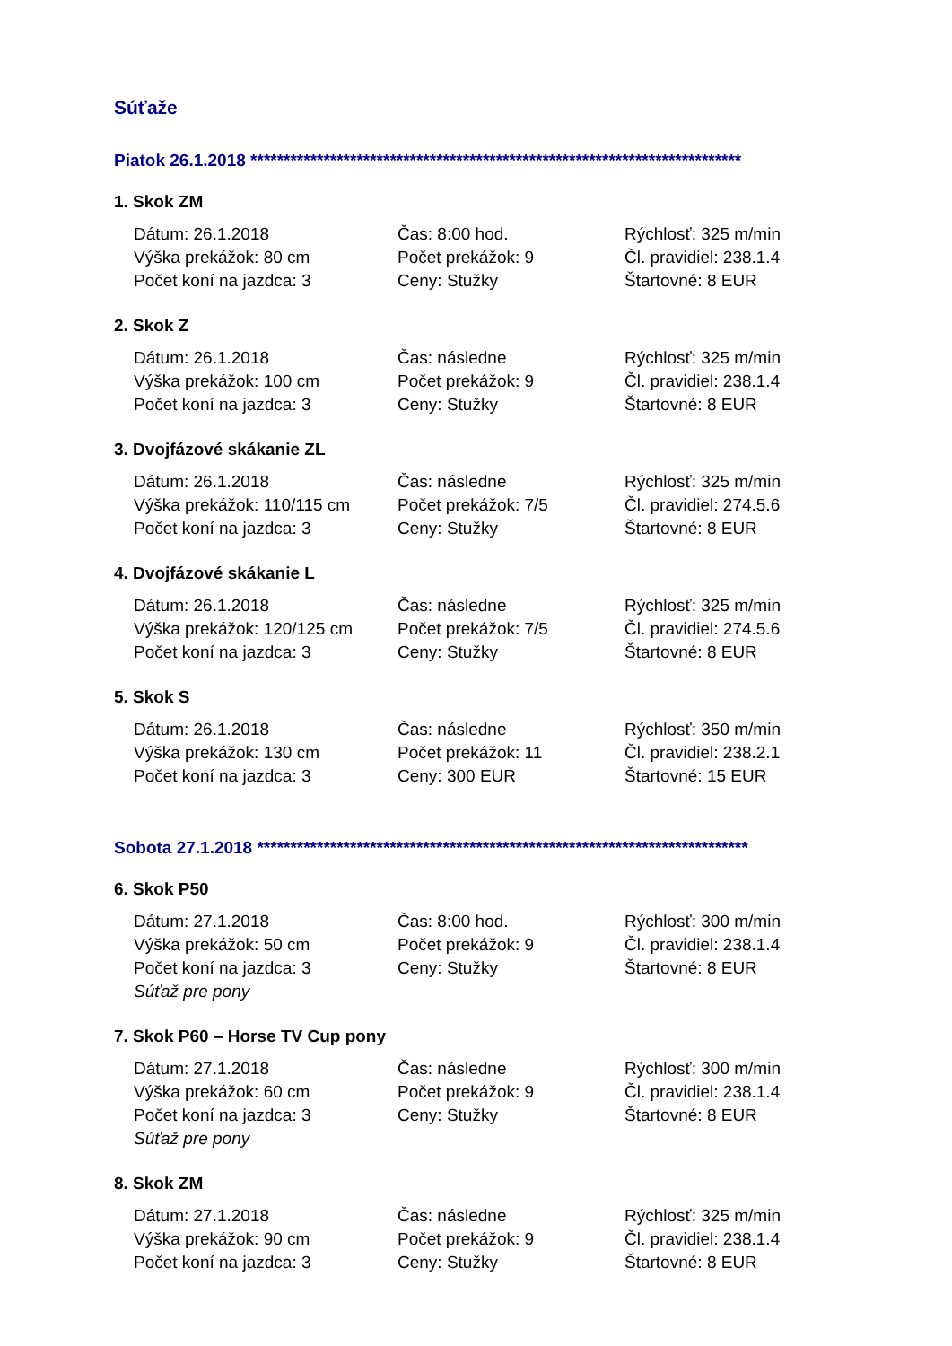Súťaže
Piatok 26.1.2018 **************************************************************************
1. Skok ZM
| Dátum: 26.1.2018 | Čas: 8:00 hod. | Rýchlosť: 325 m/min |
| Výška prekážok: 80 cm | Počet prekážok: 9 | Čl. pravidiel: 238.1.4 |
| Počet koní na jazdca: 3 | Ceny: Stužky | Štartovné: 8 EUR |
2. Skok Z
| Dátum: 26.1.2018 | Čas: následne | Rýchlosť: 325 m/min |
| Výška prekážok: 100 cm | Počet prekážok: 9 | Čl. pravidiel: 238.1.4 |
| Počet koní na jazdca: 3 | Ceny: Stužky | Štartovné: 8 EUR |
3. Dvojfázové skákanie ZL
| Dátum: 26.1.2018 | Čas: následne | Rýchlosť: 325 m/min |
| Výška prekážok: 110/115 cm | Počet prekážok: 7/5 | Čl. pravidiel: 274.5.6 |
| Počet koní na jazdca: 3 | Ceny: Stužky | Štartovné: 8 EUR |
4. Dvojfázové skákanie L
| Dátum: 26.1.2018 | Čas: následne | Rýchlosť: 325 m/min |
| Výška prekážok: 120/125 cm | Počet prekážok: 7/5 | Čl. pravidiel: 274.5.6 |
| Počet koní na jazdca: 3 | Ceny: Stužky | Štartovné: 8 EUR |
5. Skok S
| Dátum: 26.1.2018 | Čas: následne | Rýchlosť: 350 m/min |
| Výška prekážok: 130 cm | Počet prekážok: 11 | Čl. pravidiel: 238.2.1 |
| Počet koní na jazdca: 3 | Ceny: 300 EUR | Štartovné: 15 EUR |
Sobota 27.1.2018 **************************************************************************
6. Skok P50
| Dátum: 27.1.2018 | Čas: 8:00 hod. | Rýchlosť: 300 m/min |
| Výška prekážok: 50 cm | Počet prekážok: 9 | Čl. pravidiel: 238.1.4 |
| Počet koní na jazdca: 3 | Ceny: Stužky | Štartovné: 8 EUR |
| Súťaž pre pony | | |
7. Skok P60 – Horse TV Cup pony
| Dátum: 27.1.2018 | Čas: následne | Rýchlosť: 300 m/min |
| Výška prekážok: 60 cm | Počet prekážok: 9 | Čl. pravidiel: 238.1.4 |
| Počet koní na jazdca: 3 | Ceny: Stužky | Štartovné: 8 EUR |
| Súťaž pre pony | | |
8. Skok ZM
| Dátum: 27.1.2018 | Čas: následne | Rýchlosť: 325 m/min |
| Výška prekážok: 90 cm | Počet prekážok: 9 | Čl. pravidiel: 238.1.4 |
| Počet koní na jazdca: 3 | Ceny: Stužky | Štartovné: 8 EUR |